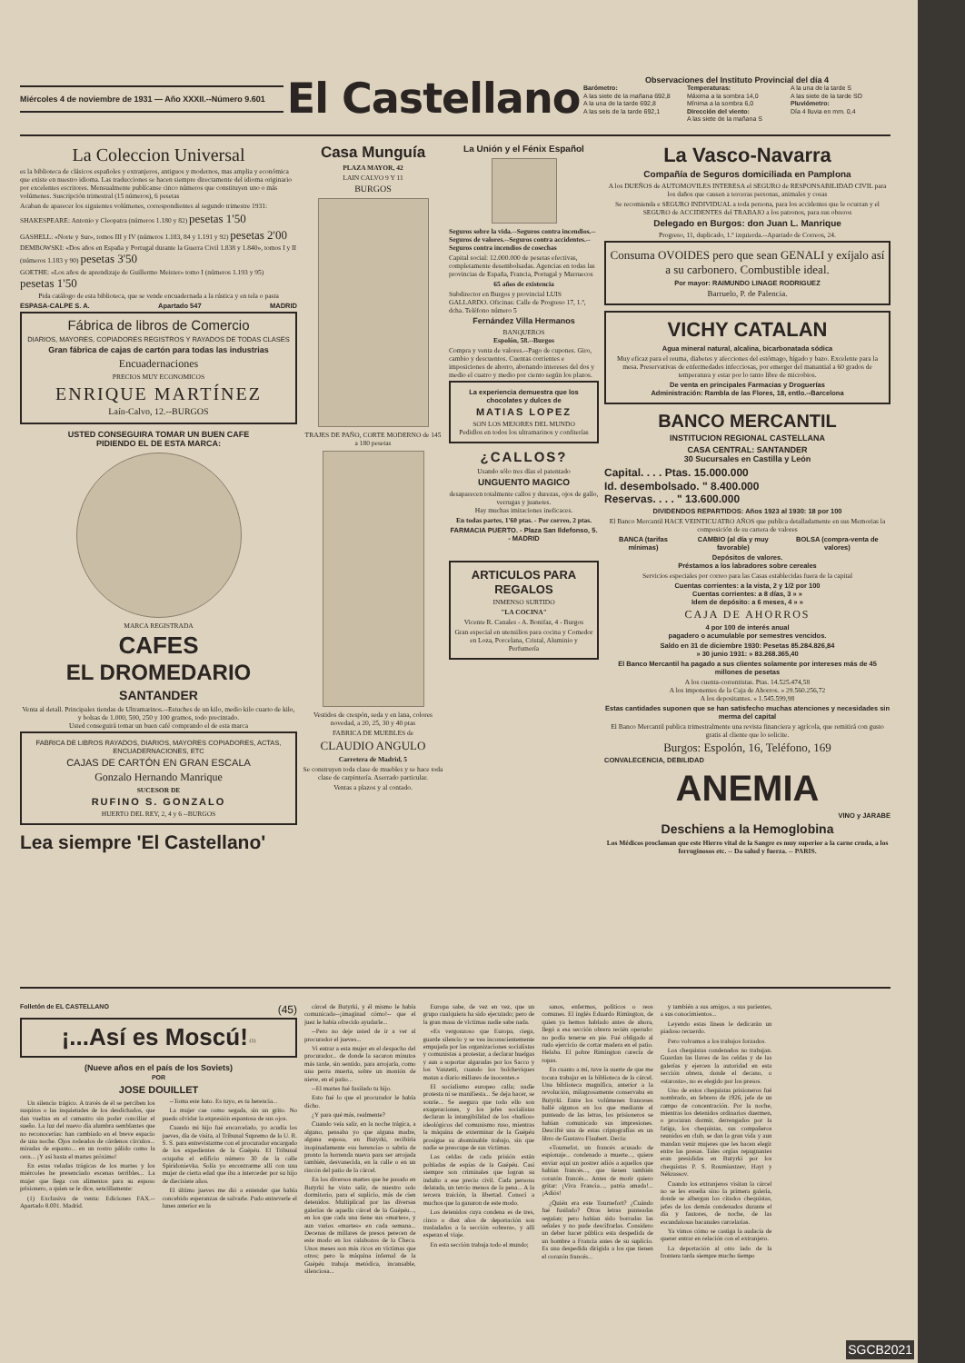Miércoles 4 de noviembre de 1931 — Año XXXII.--Número 9.601
El Castellano
Observaciones del Instituto Provincial del día 4
Barómetro:
A las siete de la mañana 692,8
A la una de la tarde 692,8
A las seis de la tarde 692,1
Temperaturas:
Máxima a la sombra 14,0
Mínima a la sombra 6,0
Dirección del viento:
A las siete de la mañana S
A la una de la tarde S
A las siete de la tarde SO
Pluviómetro:
Día 4 lluvia en mm. 0,4
La Coleccion Universal
es la biblioteca de clásicos españoles y extranjeros, antiguos y modernos, mas amplia y económica que existe en nuestro idioma. Las traducciones se hacen siempre directamente del idioma originario por excelentes escritores. Mensualmente publícanse cinco números que constituyen uno o más volúmenes. Suscripción trimestral (15 números), 6 pesetas
Acaban de aparecer los siguientes volúmenes, correspondientes al segundo trimestre 1931:
SHAKESPEARE: Antonio y Cleopatra (números 1.180 y 82) pesetas 1'50
GASHELL: «Norte y Sur», tomos III y IV (números 1.183, 84 y 1.191 y 92) pesetas 2'00
DEMBOWSKI: «Dos años en España y Portugal durante la Guerra Civil 1.838 y 1.840», tomos I y II (números 1.183 y 90) pesetas 3'50
GOETHE: «Los años de aprendizaje de Guillermo Meister» tomo I (números 1.193 y 95) pesetas 1'50
Pida catálogo de esta biblioteca, que se vende encuadernada a la rústica y en tela o pasta
ESPASA-CALPE S. A. Apartado 547 MADRID
Fábrica de libros de Comercio
DIARIOS, MAYORES, COPIADORES REGISTROS Y RAYADOS DE TODAS CLASES
Gran fábrica de cajas de cartón para todas las industrias
Encuadernaciones
PRECIOS MUY ECONOMICOS
ENRIQUE MARTÍNEZ
Laín-Calvo, 12.--BURGOS
USTED CONSEGUIRA TOMAR UN BUEN CAFE
PIDIENDO EL DE ESTA MARCA:
MARCA REGISTRADA
CAFES
EL DROMEDARIO
SANTANDER
Venta al detall. Principales tiendas de Ultramarinos.--Estuches de un kilo, medio kilo cuarto de kilo, y bolsas de 1.000, 500, 250 y 100 gramos, todo precintado.
Usted conseguirá tomar un buen café comprando el de esta marca
FABRICA DE LIBROS RAYADOS, DIARIOS, MAYORES COPIADORES, ACTAS, ENCUADERNACIONES, ETC
CAJAS DE CARTÓN EN GRAN ESCALA
Gonzalo Hernando Manrique
SUCESOR DE
RUFINO S. GONZALO
HUERTO DEL REY, 2, 4 y 6 --BURGOS
Lea siempre 'El Castellano'
Casa Munguía
PLAZA MAYOR, 42
LAIN CALVO 9 Y 11
BURGOS
TRAJES DE PAÑO, CORTE MODERNO de 145 a 180 pesetas
Vestidos de crespón, seda y en lana, colores novedad, a 20, 25, 30 y 40 ptas
FABRICA DE MUEBLES de
CLAUDIO ANGULO
Carretera de Madrid, 5
Se construyen toda clase de muebles y se hace toda clase de carpintería. Aserrado particular.
Ventas a plazos y al contado.
La Unión y el Fénix Español
Seguros sobre la vida.--Seguros contra incendios.--Seguros de valores.--Seguros contra accidentes.--Seguros contra incendios de cosechas
Capital social: 12.000.000 de pesetas efectivas, completamente desembolsadas. Agencias en todas las provincias de España, Francia, Portugal y Marruecos
65 años de existencia
Subdirector en Burgos y provincial LUIS GALLARDO. Oficinas: Calle de Progreso 17, 1.º, dcha. Teléfono número 5
Fernández Villa Hermanos
BANQUEROS
Espolón, 58.--Burgos
Compra y venta de valores.--Pago de cupones. Giro, cambio y descuentos. Cuentas corrientes e imposiciones de ahorro, abonando intereses del dos y medio el cuatro y medio por ciento según los plazos.
La experiencia demuestra que los chocolates y dulces de
MATIAS LOPEZ
SON LOS MEJORES DEL MUNDO
Pedidlos en todos los ultramarinos y confiterías
¿CALLOS?
Usando sólo tres días el patentado
UNGUENTO MAGICO
desaparecen totalmente callos y durezas, ojos de gallo, verrugas y juanetes.
Hay muchas imitaciones ineficaces.
En todas partes, 1'60 ptas. - Por correo, 2 ptas.
FARMACIA PUERTO. - Plaza San Ildefonso, 5. - MADRID
ARTICULOS PARA REGALOS
INMENSO SURTIDO
"LA COCINA"
Vicente R. Canales - A. Bonifaz, 4 - Burgos
Gran especial en utensilios para cocina y Comedor en Loza, Porcelana, Cristal, Aluminio y Perfumería
La Vasco-Navarra
Compañía de Seguros domiciliada en Pamplona
A los DUEÑOS de AUTOMOVILES INTERESA el SEGURO de RESPONSABILIDAD CIVIL para los daños que causen a terceras personas, animales y cosas
Se recomienda e SEGURO INDIVIDUAL a toda persona, para los accidentes que le ocurran y el SEGURO de ACCIDENTES del TRABAJO a los patronos, para sus obreros
Delegado en Burgos: don Juan L. Manrique
Progreso, 11, duplicado, 1.º izquierda.--Apartado de Correos, 24.
Consuma OVOIDES pero que sean GENALI y exíjalo así a su carbonero. Combustible ideal.
Por mayor: RAIMUNDO LINAGE RODRIGUEZ
Barruelo, P. de Palencia.
VICHY CATALAN
Agua mineral natural, alcalina, bicarbonatada sódica
Muy eficaz para el reuma, diabetes y afecciones del estómago, hígado y bazo. Excelente para la mesa. Preservativas de enfermedades infecciosas, por emerger del manantial a 60 grados de temperatura y estar por lo tanto libre de microbios.
De venta en principales Farmacias y Droguerías
Administración: Rambla de las Flores, 18, entlo.--Barcelona
BANCO MERCANTIL
INSTITUCION REGIONAL CASTELLANA
CASA CENTRAL: SANTANDER
30 Sucursales en Castilla y León
Capital. . . . Ptas. 15.000.000
Id. desembolsado. " 8.400.000
Reservas. . . . " 13.600.000
DIVIDENDOS REPARTIDOS: Años 1923 al 1930: 18 por 100
El Banco Mercantil HACE VEINTICUATRO AÑOS que publica detalladamente en sus Memorias la composición de su cartera de valores
BANCA (tarifas mínimas) CAMBIO (al día y muy favorable) BOLSA (compra-venta de valores)
Depósitos de valores.
Préstamos a los labradores sobre cereales
Servicios especiales por correo para las Casas establecidas fuera de la capital
Cuentas corrientes: a la vista, 2 y 1/2 por 100
Cuentas corrientes: a 8 días, 3 » »
Idem de depósito: a 6 meses, 4 » »
CAJA DE AHORROS
4 por 100 de interés anual
pagadero o acumulable por semestres vencidos.
Saldo en 31 de diciembre 1930: Pesetas 85.284.826,84
» 30 junio 1931: » 83.268.365,40
El Banco Mercantil ha pagado a sus clientes solamente por intereses más de 45 millones de pesetas
A los cuenta-correntistas. Ptas. 14.525.474,58
A los imponentes de la Caja de Ahorros. » 29.560.256,72
A los depositantes. » 1.545.599,98
Estas cantidades suponen que se han satisfecho muchas atenciones y necesidades sin merma del capital
El Banco Mercantil publica trimestralmente una revista financiera y agrícola, que remitirá con gusto gratis al cliente que lo solicite.
Burgos: Espolón, 16, Teléfono, 169
CONVALECENCIA, DEBILIDAD
ANEMIA
VINO y JARABE
Deschiens a la Hemoglobina
Los Médicos proclaman que este Hierro vital de la Sangre es muy superior a la carne cruda, a los ferruginosos etc. -- Da salud y fuerza. -- PARIS.
Folletón de EL CASTELLANO (45)
¡...Así es Moscú! <sup>(1)</sup>
(Nueve años en el país de los Soviets)
POR
JOSE DOUILLET
Un silencio trágico. A través de él se perciben los suspiros o las inquietudes de los desdichados, que dan vueltas en el camastro sin poder conciliar el sueño. La luz del nuevo día alumbra semblantes que no reconocerías: han cambiado en el breve espacio de una noche. Ojos rodeados de cárdenos círculos... miradas de espanto... en un rostro pálido como la cera... ¡Y así hasta el martes próximo!
En estas veladas trágicas de los martes y los miércoles he presenciado escenas terribles... La mujer que llega con alimentos para su esposo prisionero, a quien se le dice, sencillamente:
(1) Exclusiva de venta: Ediciones FAX.--Apartado 8.001. Madrid.
--Toma este hato. Es tuyo, es tu herencia...
La mujer cae como segada, sin un grito. No puedo olvidar la expresión espantosa de sus ojos.
Cuando mi hijo fué encarcelado, yo acudía los jueves, día de visita, al Tribunal Supremo de la U. R. S. S. para entrevistarme con el procurador encargado de los expedientes de la Guépéu. El Tribunal ocupaba el edificio número 30 de la calle Spiridonievka. Solía yo encontrarme allí con una mujer de cierta edad que iba a interceder por su hijo de diecisiete años.
El último jueves me dió a entender que había concebido esperanzas de salvarle. Pudo entreverle el lunes anterior en la
cárcel de Butyrki, y él mismo le había comunicado--¡imaginad cómo!-- que el juez le había ofrecido ayudarle...
--Pero no deje usted de ir a ver al procurador el jueves...
Vi entrar a esta mujer en el despacho del procurador... de donde la sacaron minutos más tarde, sin sentido, para arrojarla, como una perra muerta, sobre un montón de nieve, en el patio...
--El martes fué fusilado tu hijo.
Esto fué lo que el procurador le había dicho.
¿Y para qué más, realmente?
Cuando veía salir, en la noche trágica, a alguno, pensaba yo que alguna madre, alguna esposa, en Butyrki, recibiría inopinadamente «su herencia» o sabría de pronto la horrenda nueva para ser arrojada también, desvanecida, en la calle o en un rincón del patio de la cárcel.
En los diversos martes que he pasado en Butyrki he visto salir, de nuestro solo dormitorio, para el suplicio, más de cien detenidos. Multiplicad por las diversas galerías de aquella cárcel de la Guépéu..., en los que cada una tiene sus «martes», y aun varios «martes» en cada semana... Decenas de millares de presos perecen de este modo en los calabozos de la Checa. Unos meses son más ricos en víctimas que otros; pero la máquina infernal de la Guépéu trabaja metódica, incansable, silenciosa...
Europa sabe, de vez en vez, que un grupo cualquiera ha sido ejecutado; pero de la gran masa de víctimas nadie sabe nada.
«Es vergonzoso que Europa, ciega, guarde silencio y se vea inconscientemente empujada por las organizaciones socialistas y comunistas a protestar, a declarar huelgas y aun a soportar algaradas por los Sacco y los Vanzetti, cuando los bolcheviques matan a diario millares de inocentes.»
El socialismo europeo calla; nadie protesta ni se manifiesta... Se deja hacer, se sonríe... Se asegura que todo ello son exageraciones, y los jefes socialistas declaran la intangibilidad de los «badíos» ideológicos del comunismo ruso, mientras la máquina de exterminar de la Guépéu prosigue su abominable trabajo, sin que nadie se preocupe de sus víctimas.
Las celdas de cada prisión están pobladas de espías de la Guépéu. Casi siempre son criminales que logran su indulto a ese precio civil. Cada persona delatada, un tercio menos de la pena... A la tercera traición, la libertad. Conocí a muchos que la ganaron de este modo.
Los detenidos cuya condena es de tres, cinco o diez años de deportación son trasladados a la sección «obrera», y allí esperan el viaje.
En esta sección trabaja todo el mundo;
sanos, enfermos, políticos o reos comunes. El inglés Eduardo Rimington, de quien ya hemos hablado antes de ahora, llegó a esa sección obrera recién operado: no podía tenerse en pie. Fué obligado al rudo ejercicio de cortar madera en el patio. Helaba. El pobre Rimington carecía de ropas.
En cuanto a mí, tuve la suerte de que me tocara trabajar en la biblioteca de la cárcel. Una biblioteca magnífica, anterior a la revolución, milagrosamente conservaba en Butyrki. Entre los volúmenes franceses hallé algunos en los que mediante el punteado de las letras, los prisioneros se habían comunicado sus impresiones. Descifré una de estas criptografías en un libro de Gustavo Flaubert. Decía:
«Tournefot, un francés acusado de espionaje... condenado a muerte..., quiere enviar aquí un postrer adiós a aquellos que habían francés..., que tienen también corazón francés... Antes de morir quiero gritar: ¡Viva Francia..., patria amada!... ¡Adiós!
¿Quién era este Tournefort? ¿Cuándo fué fusilado? Otras letras punteadas seguían; pero habían sido borradas las señales y no pude descifrarlas. Considero un deber hacer pública esta despedida de un hombre a Francia antes de su suplicio. Es una despedida dirigida a los que tienen el corazón francés...
y también a sus amigos, a sus parientes, a sus conocimientos...
Leyendo estas líneas le dedicarán un piadoso recuerdo.
Pero volvamos a los trabajos forzados.
Los chequistas condenados no trabajan. Guardan las llaves de las celdas y de las galerías y ejercen la autoridad en esta sección obrera, donde el decano, o «starosta», no es elegido por los presos.
Uno de estos chequistas prisioneros fué nombrado, en febrero de 1926, jefe de un campo de concentración. Por la noche, mientras los detenidos ordinarios duermen, o procuran dormir, derrengados por la fatiga, los chequistas, sus compañeros reunidos en club, se dan la gran vida y aun mandan venir mujeres que les hacen elegir entre las presas. Tales orgías repugnantes eran presididas en Butyrki por los chequistas P. S. Roumiantzev, Hayt y Nékrassov.
Cuando los extranjeros visitan la cárcel no se les enseña sino la primera galería, donde se albergan los citados chequistas, jefes de los demás condenados durante el día y fautores, de noche, de las escandalosas bacanales carcelarias.
Ya vimos cómo se castiga la audacia de querer entrar en relación con el extranjero.
La deportación al otro lado de la frontera tarda siempre mucho tiempo
SGCB2021